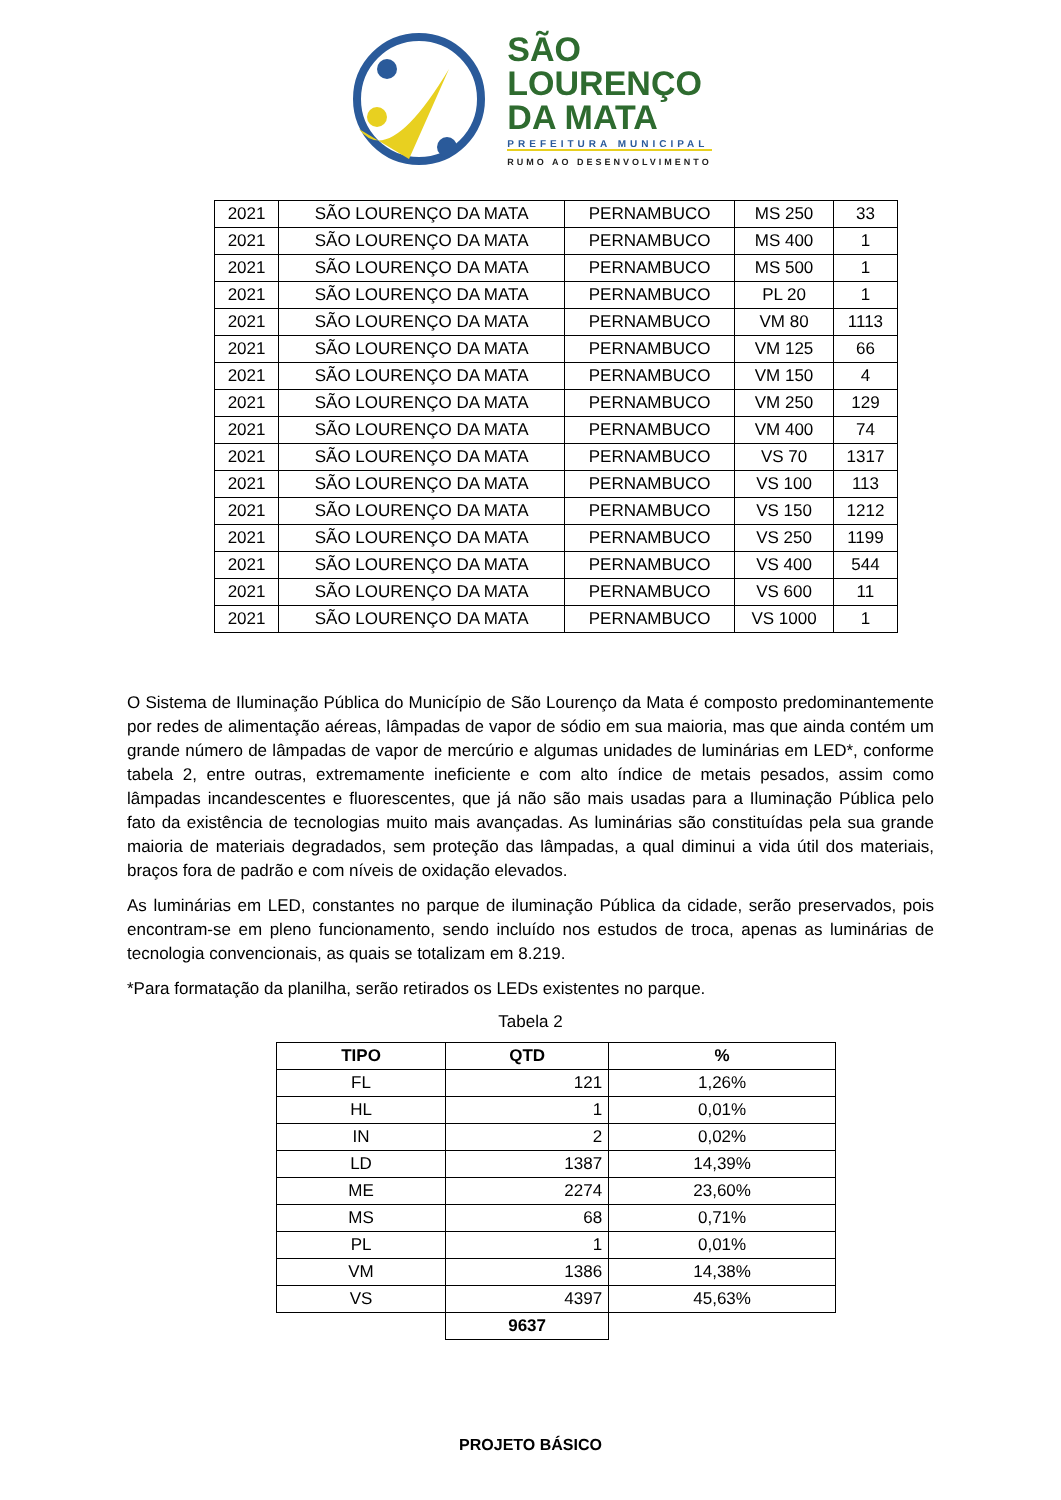SÃO
LOURENÇO
DA MATA
PREFEITURA MUNICIPAL
RUMO AO DESENVOLVIMENTO
| 2021 | SÃO LOURENÇO DA MATA | PERNAMBUCO | MS 250 | 33 |
| 2021 | SÃO LOURENÇO DA MATA | PERNAMBUCO | MS 400 | 1 |
| 2021 | SÃO LOURENÇO DA MATA | PERNAMBUCO | MS 500 | 1 |
| 2021 | SÃO LOURENÇO DA MATA | PERNAMBUCO | PL 20 | 1 |
| 2021 | SÃO LOURENÇO DA MATA | PERNAMBUCO | VM 80 | 1113 |
| 2021 | SÃO LOURENÇO DA MATA | PERNAMBUCO | VM 125 | 66 |
| 2021 | SÃO LOURENÇO DA MATA | PERNAMBUCO | VM 150 | 4 |
| 2021 | SÃO LOURENÇO DA MATA | PERNAMBUCO | VM 250 | 129 |
| 2021 | SÃO LOURENÇO DA MATA | PERNAMBUCO | VM 400 | 74 |
| 2021 | SÃO LOURENÇO DA MATA | PERNAMBUCO | VS 70 | 1317 |
| 2021 | SÃO LOURENÇO DA MATA | PERNAMBUCO | VS 100 | 113 |
| 2021 | SÃO LOURENÇO DA MATA | PERNAMBUCO | VS 150 | 1212 |
| 2021 | SÃO LOURENÇO DA MATA | PERNAMBUCO | VS 250 | 1199 |
| 2021 | SÃO LOURENÇO DA MATA | PERNAMBUCO | VS 400 | 544 |
| 2021 | SÃO LOURENÇO DA MATA | PERNAMBUCO | VS 600 | 11 |
| 2021 | SÃO LOURENÇO DA MATA | PERNAMBUCO | VS 1000 | 1 |
O Sistema de Iluminação Pública do Município de São Lourenço da Mata é composto predominantemente por redes de alimentação aéreas, lâmpadas de vapor de sódio em sua maioria, mas que ainda contém um grande número de lâmpadas de vapor de mercúrio e algumas unidades de luminárias em LED*, conforme tabela 2, entre outras, extremamente ineficiente e com alto índice de metais pesados, assim como lâmpadas incandescentes e fluorescentes, que já não são mais usadas para a Iluminação Pública pelo fato da existência de tecnologias muito mais avançadas. As luminárias são constituídas pela sua grande maioria de materiais degradados, sem proteção das lâmpadas, a qual diminui a vida útil dos materiais, braços fora de padrão e com níveis de oxidação elevados.
As luminárias em LED, constantes no parque de iluminação Pública da cidade, serão preservados, pois encontram-se em pleno funcionamento, sendo incluído nos estudos de troca, apenas as luminárias de tecnologia convencionais, as quais se totalizam em 8.219.
*Para formatação da planilha, serão retirados os LEDs existentes no parque.
Tabela 2
| TIPO | QTD | % |
| --- | --- | --- |
| FL | 121 | 1,26% |
| HL | 1 | 0,01% |
| IN | 2 | 0,02% |
| LD | 1387 | 14,39% |
| ME | 2274 | 23,60% |
| MS | 68 | 0,71% |
| PL | 1 | 0,01% |
| VM | 1386 | 14,38% |
| VS | 4397 | 45,63% |
| | 9637 | |
PROJETO BÁSICO